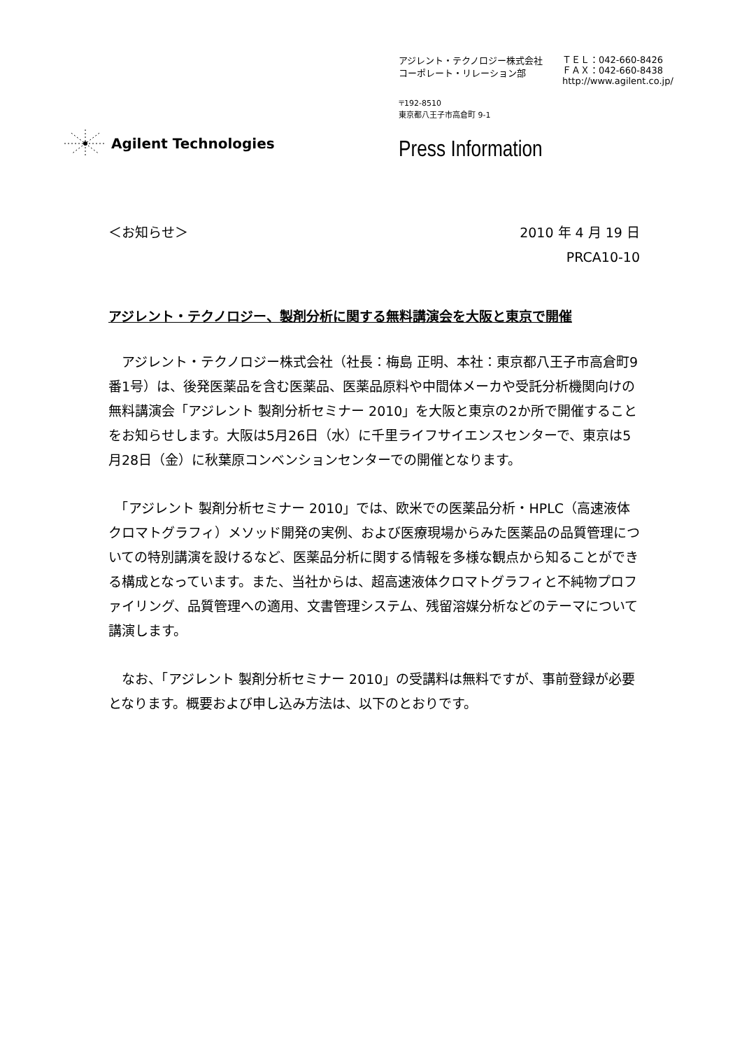アジレント・テクノロジー株式会社
コーポレート・リレーション部
ＴＥＬ：042-660-8426
ＦＡＸ：042-660-8438
http://www.agilent.co.jp/
〒192-8510
東京都八王子市高倉町 9-1
Agilent Technologies
Press Information
＜お知らせ＞ 2010 年 4 月 19 日
PRCA10-10
アジレント・テクノロジー、製剤分析に関する無料講演会を大阪と東京で開催
　アジレント・テクノロジー株式会社（社長：梅島 正明、本社：東京都八王子市高倉町9番1号）は、後発医薬品を含む医薬品、医薬品原料や中間体メーカや受託分析機関向けの無料講演会「アジレント 製剤分析セミナー 2010」を大阪と東京の2か所で開催することをお知らせします。大阪は5月26日（水）に千里ライフサイエンスセンターで、東京は5月28日（金）に秋葉原コンベンションセンターでの開催となります。
　「アジレント 製剤分析セミナー 2010」では、欧米での医薬品分析・HPLC（高速液体クロマトグラフィ）メソッド開発の実例、および医療現場からみた医薬品の品質管理についての特別講演を設けるなど、医薬品分析に関する情報を多様な観点から知ることができる構成となっています。また、当社からは、超高速液体クロマトグラフィと不純物プロファイリング、品質管理への適用、文書管理システム、残留溶媒分析などのテーマについて講演します。
　なお、「アジレント 製剤分析セミナー 2010」の受講料は無料ですが、事前登録が必要となります。概要および申し込み方法は、以下のとおりです。